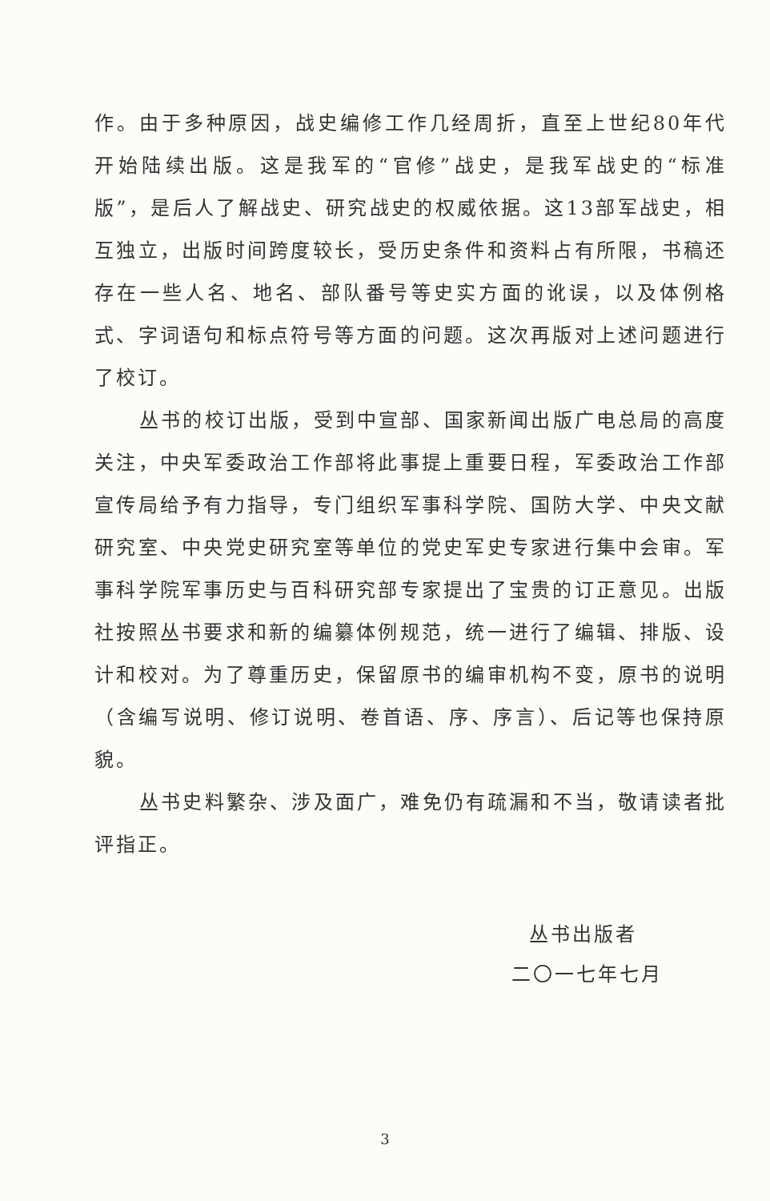作。由于多种原因，战史编修工作几经周折，直至上世纪80年代开始陆续出版。这是我军的“官修”战史，是我军战史的“标准版”，是后人了解战史、研究战史的权威依据。这13部军战史，相互独立，出版时间跨度较长，受历史条件和资料占有所限，书稿还存在一些人名、地名、部队番号等史实方面的讹误，以及体例格式、字词语句和标点符号等方面的问题。这次再版对上述问题进行了校订。
丛书的校订出版，受到中宣部、国家新闻出版广电总局的高度关注，中央军委政治工作部将此事提上重要日程，军委政治工作部宣传局给予有力指导，专门组织军事科学院、国防大学、中央文献研究室、中央党史研究室等单位的党史军史专家进行集中会审。军事科学院军事历史与百科研究部专家提出了宝贵的订正意见。出版社按照丛书要求和新的编纂体例规范，统一进行了编辑、排版、设计和校对。为了尊重历史，保留原书的编审机构不变，原书的说明（含编写说明、修订说明、卷首语、序、序言）、后记等也保持原貌。
丛书史料繁杂、涉及面广，难免仍有疏漏和不当，敬请读者批评指正。
丛书出版者
二〇一七年七月
3